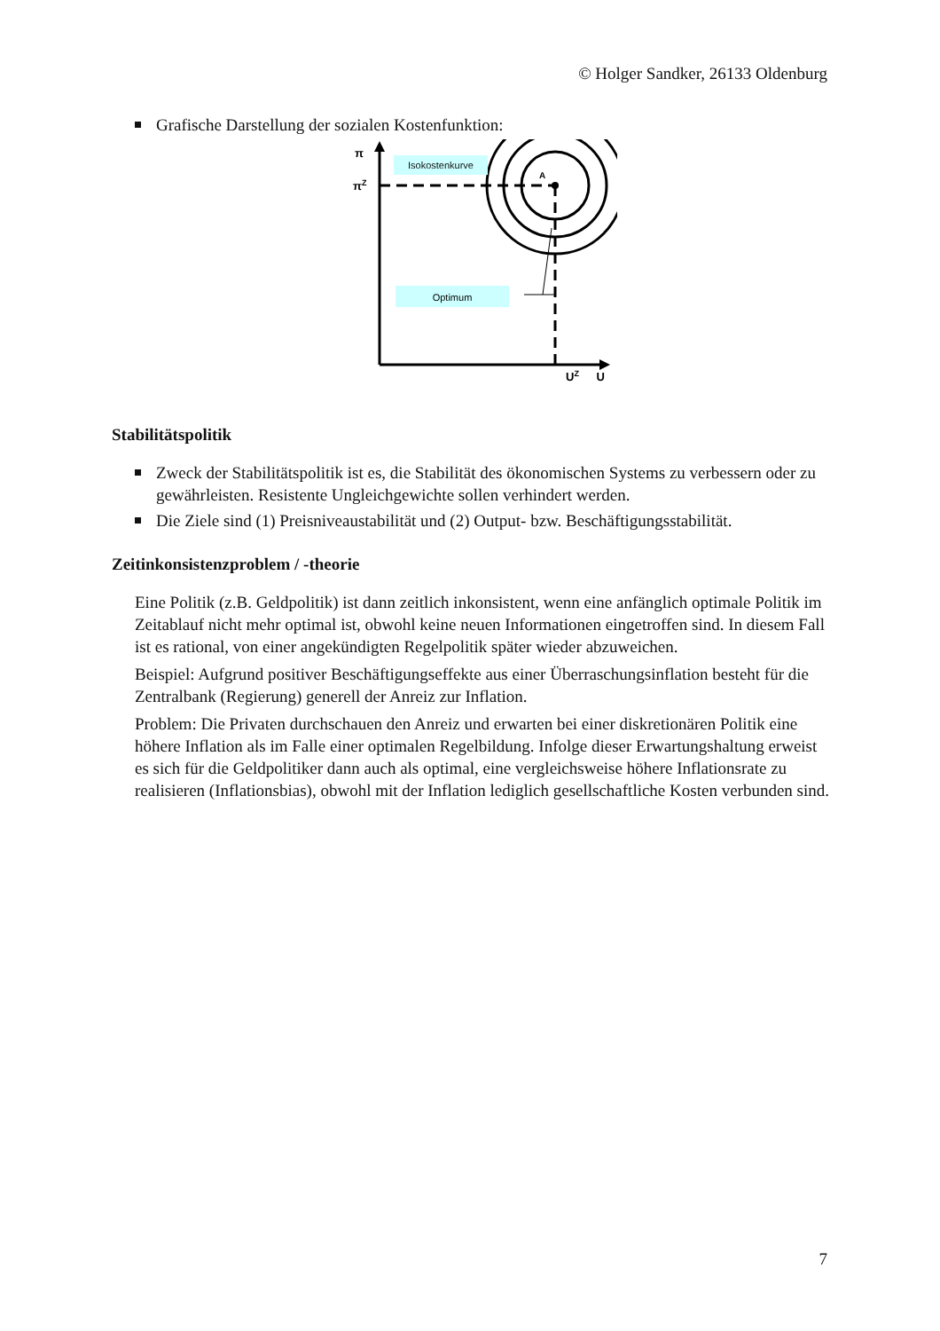© Holger Sandker, 26133 Oldenburg
Grafische Darstellung der sozialen Kostenfunktion:
π
πZ
A
UZ
U
Optimum
Stabilitätspolitik
Zweck der Stabilitätspolitik ist es, die Stabilität des ökonomischen Systems zu verbessern oder zu gewährleisten. Resistente Ungleichgewichte sollen verhindert werden.
Die Ziele sind (1) Preisniveaustabilität und (2) Output- bzw. Beschäftigungsstabilität.
Zeitinkonsistenzproblem / -theorie
Eine Politik (z.B. Geldpolitik) ist dann zeitlich inkonsistent, wenn eine anfänglich optimale Politik im Zeitablauf nicht mehr optimal ist, obwohl keine neuen Informationen eingetroffen sind. In diesem Fall ist es rational, von einer angekündigten Regelpolitik später wieder abzuweichen.
Beispiel: Aufgrund positiver Beschäftigungseffekte aus einer Überraschungsinflation besteht für die Zentralbank (Regierung) generell der Anreiz zur Inflation.
Problem: Die Privaten durchschauen den Anreiz und erwarten bei einer diskretionären Politik eine höhere Inflation als im Falle einer optimalen Regelbildung. Infolge dieser Erwartungshaltung erweist es sich für die Geldpolitiker dann auch als optimal, eine vergleichsweise höhere Inflationsrate zu realisieren (Inflationsbias), obwohl mit der Inflation lediglich gesellschaftliche Kosten verbunden sind.
Isokostenkurve
7